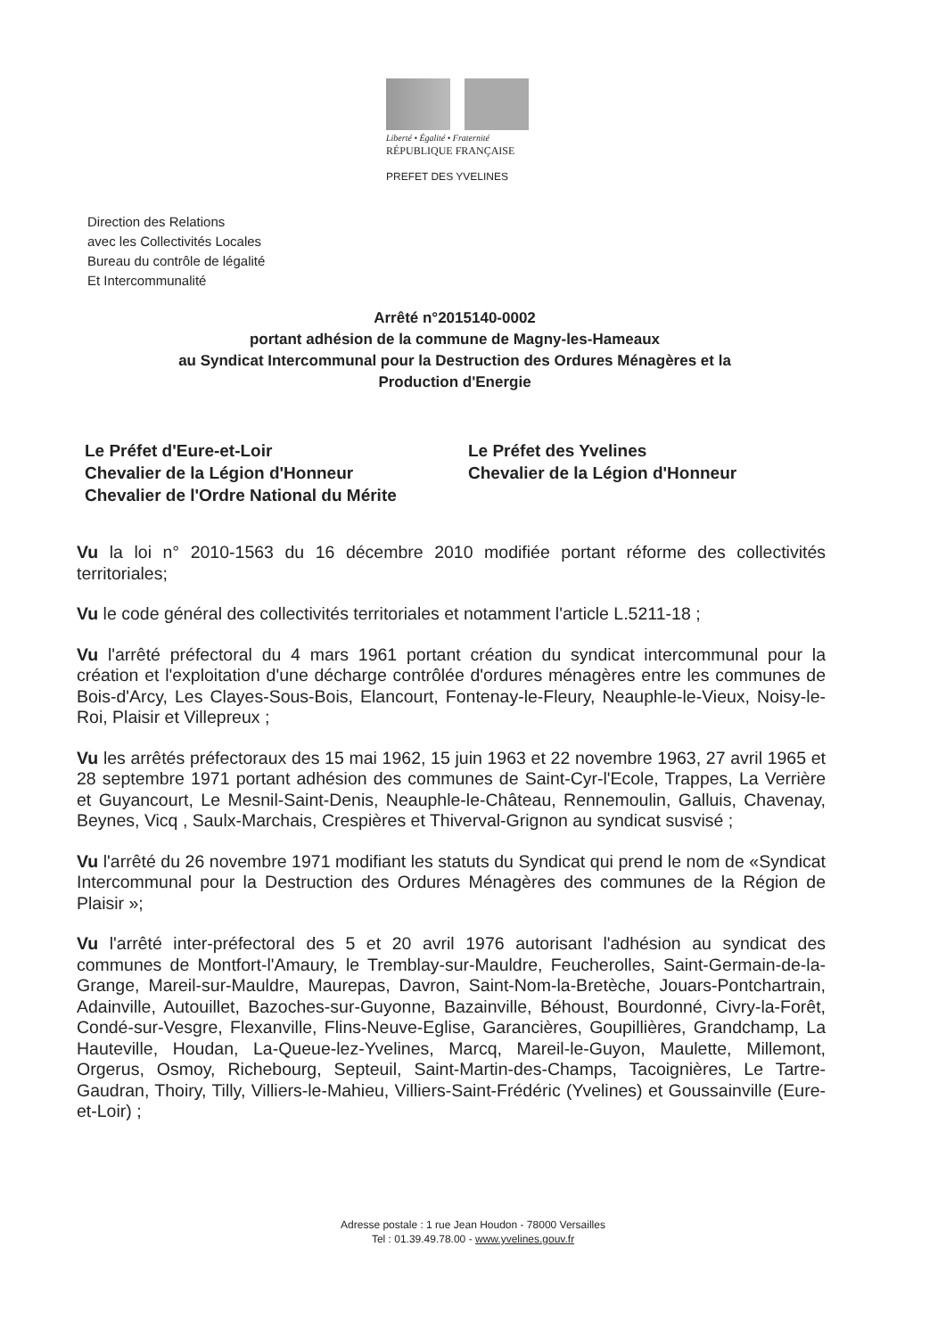Liberté • Égalité • Fraternité
RÉPUBLIQUE FRANÇAISE
PREFET DES YVELINES
Direction des Relations
avec les Collectivités Locales
Bureau du contrôle de légalité
Et Intercommunalité
Arrêté n°2015140-0002
portant adhésion de la commune de Magny-les-Hameaux
au Syndicat Intercommunal pour la Destruction des Ordures Ménagères et la
Production d'Energie
Le Préfet d'Eure-et-Loir
Chevalier de la Légion d'Honneur
Chevalier de l'Ordre National du Mérite
Le Préfet des Yvelines
Chevalier de la Légion d'Honneur
Vu la loi n° 2010-1563 du 16 décembre 2010 modifiée portant réforme des collectivités territoriales;
Vu le code général des collectivités territoriales et notamment l'article L.5211-18 ;
Vu l'arrêté préfectoral du 4 mars 1961 portant création du syndicat intercommunal pour la création et l'exploitation d'une décharge contrôlée d'ordures ménagères entre les communes de Bois-d'Arcy, Les Clayes-Sous-Bois, Elancourt, Fontenay-le-Fleury, Neauphle-le-Vieux, Noisy-le-Roi, Plaisir et Villepreux ;
Vu les arrêtés préfectoraux des 15 mai 1962, 15 juin 1963 et 22 novembre 1963, 27 avril 1965 et 28 septembre 1971 portant adhésion des communes de Saint-Cyr-l'Ecole, Trappes, La Verrière et Guyancourt, Le Mesnil-Saint-Denis, Neauphle-le-Château, Rennemoulin, Galluis, Chavenay, Beynes, Vicq , Saulx-Marchais, Crespières et Thiverval-Grignon au syndicat susvisé ;
Vu l'arrêté du 26 novembre 1971 modifiant les statuts du Syndicat qui prend le nom de «Syndicat Intercommunal pour la Destruction des Ordures Ménagères des communes de la Région de Plaisir »;
Vu l'arrêté inter-préfectoral des 5 et 20 avril 1976 autorisant l'adhésion au syndicat des communes de Montfort-l'Amaury, le Tremblay-sur-Mauldre, Feucherolles, Saint-Germain-de-la-Grange, Mareil-sur-Mauldre, Maurepas, Davron, Saint-Nom-la-Bretèche, Jouars-Pontchartrain, Adainville, Autouillet, Bazoches-sur-Guyonne, Bazainville, Béhoust, Bourdonné, Civry-la-Forêt, Condé-sur-Vesgre, Flexanville, Flins-Neuve-Eglise, Garancières, Goupillières, Grandchamp, La Hauteville, Houdan, La-Queue-lez-Yvelines, Marcq, Mareil-le-Guyon, Maulette, Millemont, Orgerus, Osmoy, Richebourg, Septeuil, Saint-Martin-des-Champs, Tacoignières, Le Tartre-Gaudran, Thoiry, Tilly, Villiers-le-Mahieu, Villiers-Saint-Frédéric (Yvelines) et Goussainville (Eure-et-Loir) ;
Adresse postale : 1 rue Jean Houdon - 78000 Versailles
Tel : 01.39.49.78.00 - www.yvelines.gouv.fr